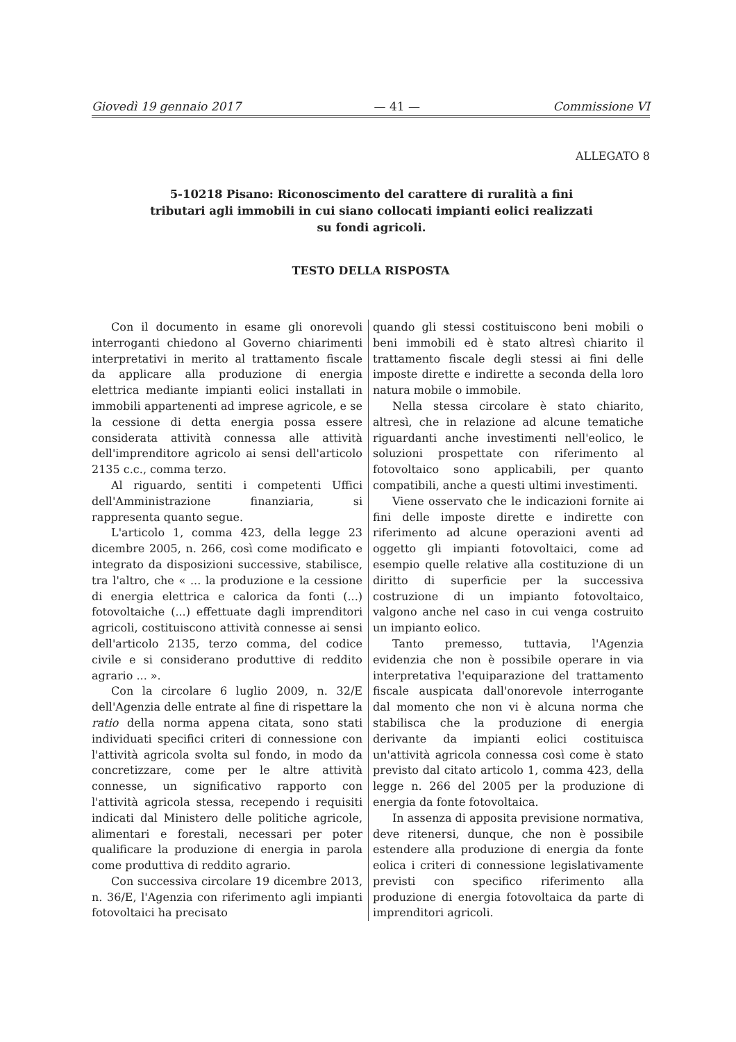Giovedì 19 gennaio 2017 — 41 — Commissione VI
ALLEGATO 8
5-10218 Pisano: Riconoscimento del carattere di ruralità a fini tributari agli immobili in cui siano collocati impianti eolici realizzati su fondi agricoli.
TESTO DELLA RISPOSTA
Con il documento in esame gli onorevoli interroganti chiedono al Governo chiarimenti interpretativi in merito al trattamento fiscale da applicare alla produzione di energia elettrica mediante impianti eolici installati in immobili appartenenti ad imprese agricole, e se la cessione di detta energia possa essere considerata attività connessa alle attività dell'imprenditore agricolo ai sensi dell'articolo 2135 c.c., comma terzo.
Al riguardo, sentiti i competenti Uffici dell'Amministrazione finanziaria, si rappresenta quanto segue.
L'articolo 1, comma 423, della legge 23 dicembre 2005, n. 266, così come modificato e integrato da disposizioni successive, stabilisce, tra l'altro, che « ... la produzione e la cessione di energia elettrica e calorica da fonti (...) fotovoltaiche (...) effettuate dagli imprenditori agricoli, costituiscono attività connesse ai sensi dell'articolo 2135, terzo comma, del codice civile e si considerano produttive di reddito agrario ... ».
Con la circolare 6 luglio 2009, n. 32/E dell'Agenzia delle entrate al fine di rispettare la ratio della norma appena citata, sono stati individuati specifici criteri di connessione con l'attività agricola svolta sul fondo, in modo da concretizzare, come per le altre attività connesse, un significativo rapporto con l'attività agricola stessa, recependo i requisiti indicati dal Ministero delle politiche agricole, alimentari e forestali, necessari per poter qualificare la produzione di energia in parola come produttiva di reddito agrario.
Con successiva circolare 19 dicembre 2013, n. 36/E, l'Agenzia con riferimento agli impianti fotovoltaici ha precisato
quando gli stessi costituiscono beni mobili o beni immobili ed è stato altresì chiarito il trattamento fiscale degli stessi ai fini delle imposte dirette e indirette a seconda della loro natura mobile o immobile.
Nella stessa circolare è stato chiarito, altresì, che in relazione ad alcune tematiche riguardanti anche investimenti nell'eolico, le soluzioni prospettate con riferimento al fotovoltaico sono applicabili, per quanto compatibili, anche a questi ultimi investimenti.
Viene osservato che le indicazioni fornite ai fini delle imposte dirette e indirette con riferimento ad alcune operazioni aventi ad oggetto gli impianti fotovoltaici, come ad esempio quelle relative alla costituzione di un diritto di superficie per la successiva costruzione di un impianto fotovoltaico, valgono anche nel caso in cui venga costruito un impianto eolico.
Tanto premesso, tuttavia, l'Agenzia evidenzia che non è possibile operare in via interpretativa l'equiparazione del trattamento fiscale auspicata dall'onorevole interrogante dal momento che non vi è alcuna norma che stabilisca che la produzione di energia derivante da impianti eolici costituisca un'attività agricola connessa così come è stato previsto dal citato articolo 1, comma 423, della legge n. 266 del 2005 per la produzione di energia da fonte fotovoltaica.
In assenza di apposita previsione normativa, deve ritenersi, dunque, che non è possibile estendere alla produzione di energia da fonte eolica i criteri di connessione legislativamente previsti con specifico riferimento alla produzione di energia fotovoltaica da parte di imprenditori agricoli.